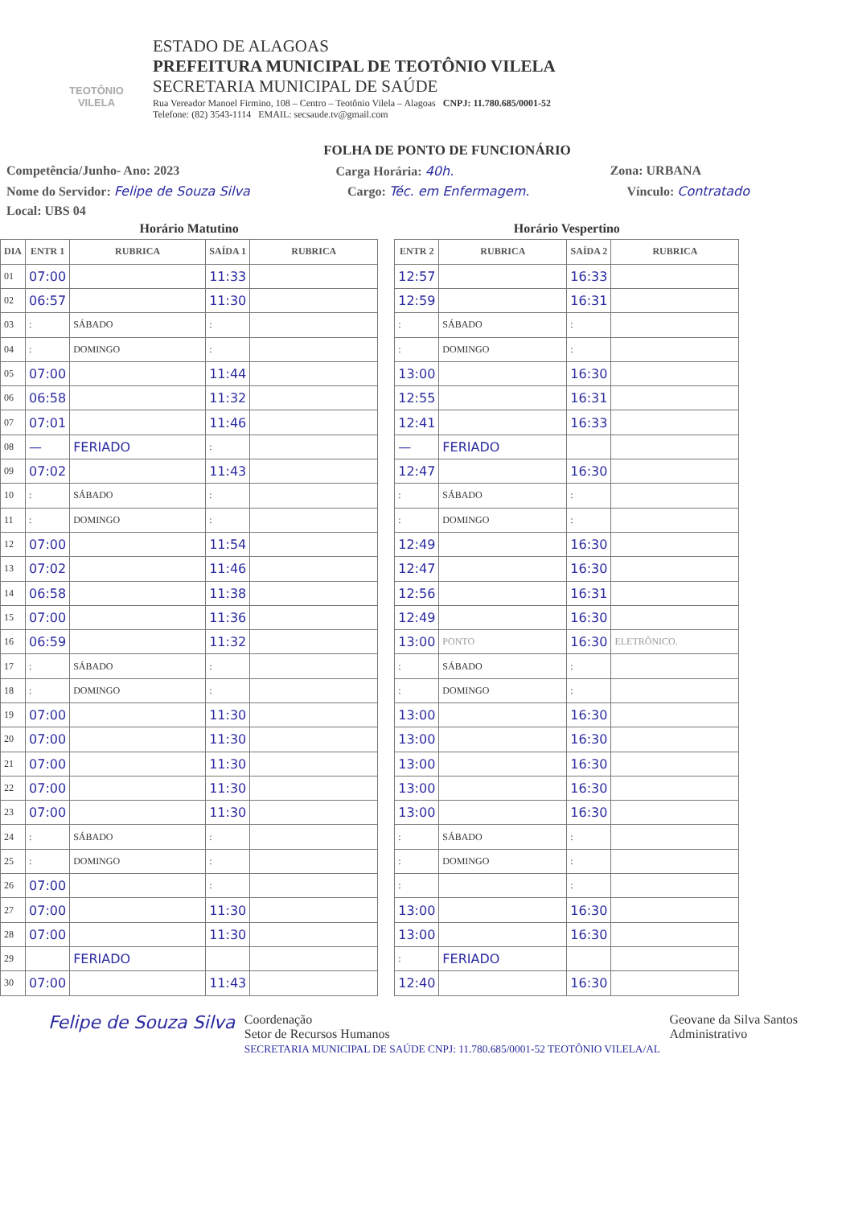TEOTÔNIO VILELA
ESTADO DE ALAGOAS
PREFEITURA MUNICIPAL DE TEOTÔNIO VILELA
SECRETARIA MUNICIPAL DE SAÚDE
Rua Vereador Manoel Firmino, 108 – Centro – Teotônio Vilela – Alagoas CNPJ: 11.780.685/0001-52
Telefone: (82) 3543-1114 EMAIL: secsaude.tv@gmail.com
FOLHA DE PONTO DE FUNCIONÁRIO
Competência/Junho- Ano: 2023 Carga Horária: 40h. Zona: URBANA
Nome do Servidor: Felipe de Souza Silva Cargo: Téc. em Enfermagem. Vínculo: Contratado
Local: UBS 04
Horário Matutino
| DIA | ENTR 1 | RUBRICA | SAÍDA 1 | RUBRICA |
| --- | --- | --- | --- | --- |
| 01 | 07:00 | | 11:33 | |
| 02 | 06:57 | | 11:30 | |
| 03 | : | SÁBADO | : | |
| 04 | : | DOMINGO | : | |
| 05 | 07:00 | | 11:44 | |
| 06 | 06:58 | | 11:32 | |
| 07 | 07:01 | | 11:46 | |
| 08 | — | FERIADO | : | |
| 09 | 07:02 | | 11:43 | |
| 10 | : | SÁBADO | : | |
| 11 | : | DOMINGO | : | |
| 12 | 07:00 | | 11:54 | |
| 13 | 07:02 | | 11:46 | |
| 14 | 06:58 | | 11:38 | |
| 15 | 07:00 | | 11:36 | |
| 16 | 06:59 | | 11:32 | |
| 17 | : | SÁBADO | : | |
| 18 | : | DOMINGO | : | |
| 19 | 07:00 | | 11:30 | |
| 20 | 07:00 | | 11:30 | |
| 21 | 07:00 | | 11:30 | |
| 22 | 07:00 | | 11:30 | |
| 23 | 07:00 | | 11:30 | |
| 24 | : | SÁBADO | : | |
| 25 | : | DOMINGO | : | |
| 26 | 07:00 | | : | |
| 27 | 07:00 | | 11:30 | |
| 28 | 07:00 | | 11:30 | |
| 29 | | FERIADO | | |
| 30 | 07:00 | | 11:43 | |
Horário Vespertino
| ENTR 2 | RUBRICA | SAÍDA 2 | RUBRICA |
| --- | --- | --- | --- |
| 12:57 | | 16:33 | |
| 12:59 | | 16:31 | |
| : | SÁBADO | : | |
| : | DOMINGO | : | |
| 13:00 | | 16:30 | |
| 12:55 | | 16:31 | |
| 12:41 | | 16:33 | |
| — | FERIADO | | |
| 12:47 | | 16:30 | |
| : | SÁBADO | : | |
| : | DOMINGO | : | |
| 12:49 | | 16:30 | |
| 12:47 | | 16:30 | |
| 12:56 | | 16:31 | |
| 12:49 | | 16:30 | |
| 13:00 | PONTO | 16:30 | ELETRÔNICO. |
| : | SÁBADO | : | |
| : | DOMINGO | : | |
| 13:00 | | 16:30 | |
| 13:00 | | 16:30 | |
| 13:00 | | 16:30 | |
| 13:00 | | 16:30 | |
| 13:00 | | 16:30 | |
| : | SÁBADO | : | |
| : | DOMINGO | : | |
| : | | : | |
| 13:00 | | 16:30 | |
| 13:00 | | 16:30 | |
| : | FERIADO | | |
| 12:40 | | 16:30 | |
Felipe de Souza Silva Coordenação
Setor de Recursos Humanos
SECRETARIA MUNICIPAL DE SAÚDE CNPJ: 11.780.685/0001-52 TEOTÔNIO VILELA/AL Geovane da Silva Santos
Administrativo